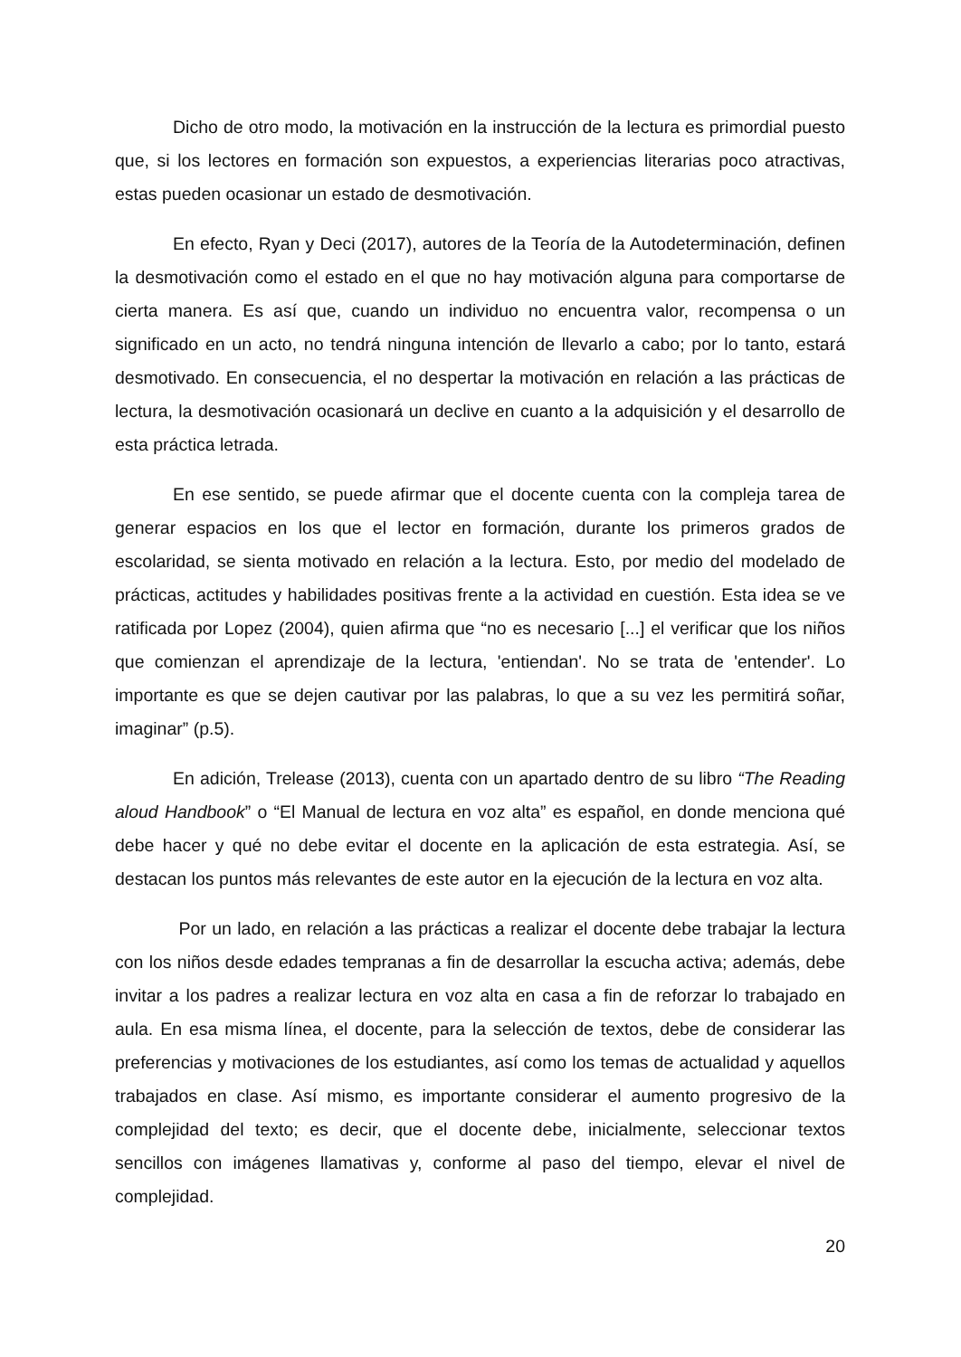Dicho de otro modo, la motivación en la instrucción de la lectura es primordial puesto que, si los lectores en formación son expuestos, a experiencias literarias poco atractivas, estas pueden ocasionar un estado de desmotivación.
En efecto, Ryan y Deci (2017), autores de la Teoría de la Autodeterminación, definen la desmotivación como el estado en el que no hay motivación alguna para comportarse de cierta manera. Es así que, cuando un individuo no encuentra valor, recompensa o un significado en un acto, no tendrá ninguna intención de llevarlo a cabo; por lo tanto, estará desmotivado. En consecuencia, el no despertar la motivación en relación a las prácticas de lectura, la desmotivación ocasionará un declive en cuanto a la adquisición y el desarrollo de esta práctica letrada.
En ese sentido, se puede afirmar que el docente cuenta con la compleja tarea de generar espacios en los que el lector en formación, durante los primeros grados de escolaridad, se sienta motivado en relación a la lectura. Esto, por medio del modelado de prácticas, actitudes y habilidades positivas frente a la actividad en cuestión. Esta idea se ve ratificada por Lopez (2004), quien afirma que “no es necesario [...] el verificar que los niños que comienzan el aprendizaje de la lectura, 'entiendan'. No se trata de 'entender'. Lo importante es que se dejen cautivar por las palabras, lo que a su vez les permitirá soñar, imaginar” (p.5).
En adición, Trelease (2013), cuenta con un apartado dentro de su libro “The Reading aloud Handbook” o “El Manual de lectura en voz alta” es español, en donde menciona qué debe hacer y qué no debe evitar el docente en la aplicación de esta estrategia. Así, se destacan los puntos más relevantes de este autor en la ejecución de la lectura en voz alta.
Por un lado, en relación a las prácticas a realizar el docente debe trabajar la lectura con los niños desde edades tempranas a fin de desarrollar la escucha activa; además, debe invitar a los padres a realizar lectura en voz alta en casa a fin de reforzar lo trabajado en aula. En esa misma línea, el docente, para la selección de textos, debe de considerar las preferencias y motivaciones de los estudiantes, así como los temas de actualidad y aquellos trabajados en clase. Así mismo, es importante considerar el aumento progresivo de la complejidad del texto; es decir, que el docente debe, inicialmente, seleccionar textos sencillos con imágenes llamativas y, conforme al paso del tiempo, elevar el nivel de complejidad.
20